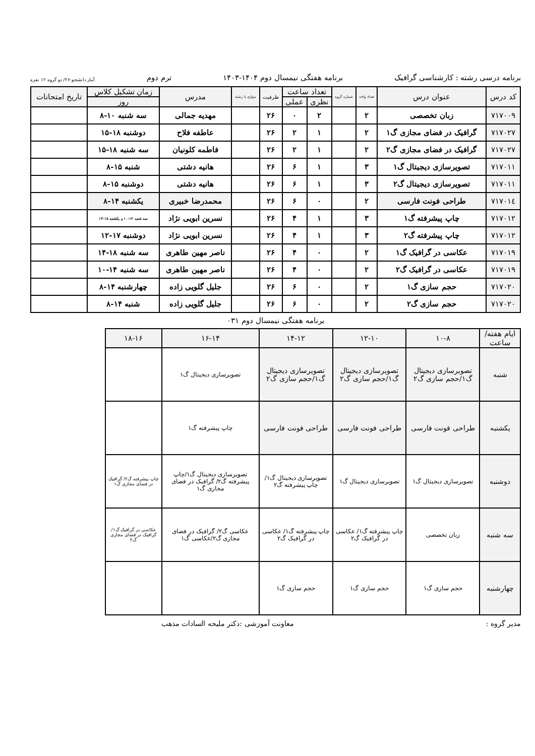برنامه درسی رشته : کارشناسی گرافیک برنامه هفتگی نیمسال دوم ۱۴۰۴-۱۴۰۳ ترم دوم آمار دانشجو:۲۶/ دو گروه ۱۲ نفره
| کد درس | عنوان درس | تعداد واحد | شماره گروه | تعداد ساعت | | ظرفیت | موازی با رشته | مدرس | زمان تشکیل کلاس | تاریخ امتحانات |
| --- | --- | --- | --- | --- | --- | --- | --- | --- | --- | --- |
| | | | | نظری | عملی | | | | روز | |
| ۷۱۷۰۰۹ | زبان تخصصی | ۲ | | ۲ | ۰ | ۲۶ | | مهدیه جمالی | سه شنبه ۱۰-۸ | |
| ۷۱۷۰۲۷ | گرافیک در فضای مجازی گ۱ | ۲ | | ۱ | ۲ | ۲۶ | | عاطفه فلاح | دوشنبه ۱۸-۱۵ | |
| ۷۱۷۰۲۷ | گرافیک در فضای مجازی گ۲ | ۲ | | ۱ | ۲ | ۲۶ | | فاطمه کلونیان | سه شنبه ۱۸-۱۵ | |
| ۷۱۷۰۱۱ | تصویرسازی دیجیتال گ۱ | ۳ | | ۱ | ۶ | ۲۶ | | هانیه دشتی | شنبه ۱۵-۸ | |
| ۷۱۷۰۱۱ | تصویرسازی دیجیتال گ۲ | ۳ | | ۱ | ۶ | ۲۶ | | هانیه دشتی | دوشنبه ۱۵-۸ | |
| ۷۱۷۰۱٤ | طراحی فونت فارسی | ۲ | | ۰ | ۶ | ۲۶ | | محمدرضا خبیری | یکشنبه ۱۴-۸ | |
| ۷۱۷۰۱۲ | چاپ پیشرفته گ۱ | ۳ | | ۱ | ۴ | ۲۶ | | نسرین ابویی نژاد | سه شنبه ۱۴-۱۰ و یکشنبه ۱۵-۱۴ | |
| ۷۱۷۰۱۲ | چاپ پیشرفته گ۲ | ۳ | | ۱ | ۴ | ۲۶ | | نسرین ابویی نژاد | دوشنبه ۱۷-۱۲ | |
| ۷۱۷۰۱۹ | عکاسی در گرافیک گ۱ | ۲ | | ۰ | ۴ | ۲۶ | | ناصر مهین طاهری | سه شنبه ۱۸-۱۴ | |
| ۷۱۷۰۱۹ | عکاسی در گرافیک گ۲ | ۲ | | ۰ | ۴ | ۲۶ | | ناصر مهین طاهری | سه شنبه ۱۴-۱۰ | |
| ۷۱۷۰۲۰ | حجم سازی گ۱ | ۲ | | ۰ | ۶ | ۲۶ | | جلیل گلویی زاده | چهارشنبه ۱۴-۸ | |
| ۷۱۷۰۲۰ | حجم سازی گ۲ | ۲ | | ۰ | ۶ | ۲۶ | | جلیل گلویی زاده | شنبه ۱۴-۸ | |
برنامه هفتگی نیمسال دوم ۰۳۱
| ایام هفته/ساعت | ۱۰-۸ | ۱۲-۱۰ | ۱۴-۱۲ | ۱۶-۱۴ | ۱۸-۱۶ |
| --- | --- | --- | --- | --- | --- |
| شنبه | تصویرسازی دیجیتال گ۱/حجم سازی گ۲ | تصویرسازی دیجیتال گ۱/حجم سازی گ۲ | تصویرسازی دیجیتال گ۱/حجم سازی گ۲ | تصویرسازی دیجیتال گ۱ | |
| یکشنبه | طراحی فونت فارسی | طراحی فونت فارسی | طراحی فونت فارسی | چاپ پیشرفته گ۱ | |
| دوشنبه | تصویرسازی دیجیتال گ۱ | تصویرسازی دیجیتال گ۱ | تصویرسازی دیجیتال گ۱/ چاپ پیشرفته گ۲ | تصویرسازی دیجیتال گ۱/چاپ پیشرفته گ۲/ گرافیک در فضای مجازی گ۱ | چاپ پیشرفته گ۲/ گرافیک در فضای مجازی گ۱ |
| سه شنبه | زبان تخصصی | چاپ پیشرفته گ۱/ عکاسی در گرافیک گ۲ | چاپ پیشرفته گ۱/ عکاسی در گرافیک گ۲ | عکاسی گ۲/ گرافیک در فضای مجازی گ۲/عکاسی گ۱ | عکاسی در گرافیک گ۱/ گرافیک در فضای مجازی گ۲ |
| چهارشنبه | حجم سازی گ۱ | حجم سازی گ۱ | حجم سازی گ۱ | | |
مدیر گروه : معاونت آموزشی :دکتر ملیحه السادات مذهب